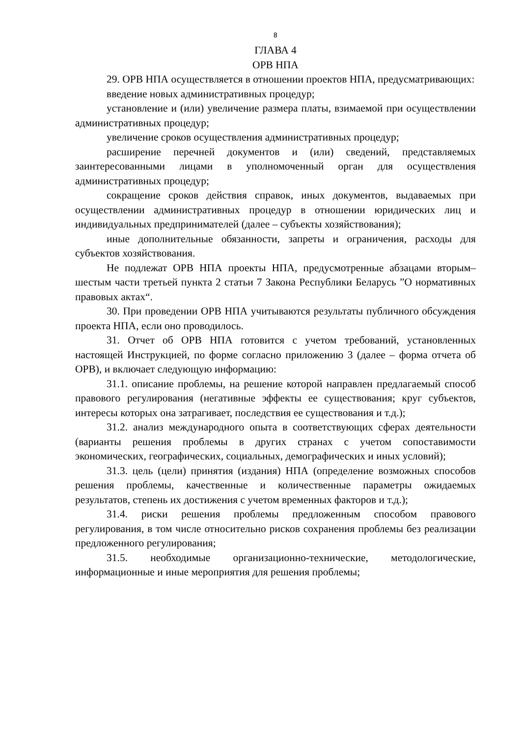8
ГЛАВА 4
ОРВ НПА
29. ОРВ НПА осуществляется в отношении проектов НПА, предусматривающих:
введение новых административных процедур;
установление и (или) увеличение размера платы, взимаемой при осуществлении административных процедур;
увеличение сроков осуществления административных процедур;
расширение перечней документов и (или) сведений, представляемых заинтересованными лицами в уполномоченный орган для осуществления административных процедур;
сокращение сроков действия справок, иных документов, выдаваемых при осуществлении административных процедур в отношении юридических лиц и индивидуальных предпринимателей (далее – субъекты хозяйствования);
иные дополнительные обязанности, запреты и ограничения, расходы для субъектов хозяйствования.
Не подлежат ОРВ НПА проекты НПА, предусмотренные абзацами вторым–шестым части третьей пункта 2 статьи 7 Закона Республики Беларусь ”О нормативных правовых актах“.
30. При проведении ОРВ НПА учитываются результаты публичного обсуждения проекта НПА, если оно проводилось.
31. Отчет об ОРВ НПА готовится с учетом требований, установленных настоящей Инструкцией, по форме согласно приложению 3 (далее – форма отчета об ОРВ), и включает следующую информацию:
31.1. описание проблемы, на решение которой направлен предлагаемый способ правового регулирования (негативные эффекты ее существования; круг субъектов, интересы которых она затрагивает, последствия ее существования и т.д.);
31.2. анализ международного опыта в соответствующих сферах деятельности (варианты решения проблемы в других странах с учетом сопоставимости экономических, географических, социальных, демографических и иных условий);
31.3. цель (цели) принятия (издания) НПА (определение возможных способов решения проблемы, качественные и количественные параметры ожидаемых результатов, степень их достижения с учетом временных факторов и т.д.);
31.4. риски решения проблемы предложенным способом правового регулирования, в том числе относительно рисков сохранения проблемы без реализации предложенного регулирования;
31.5. необходимые организационно-технические, методологические, информационные и иные мероприятия для решения проблемы;